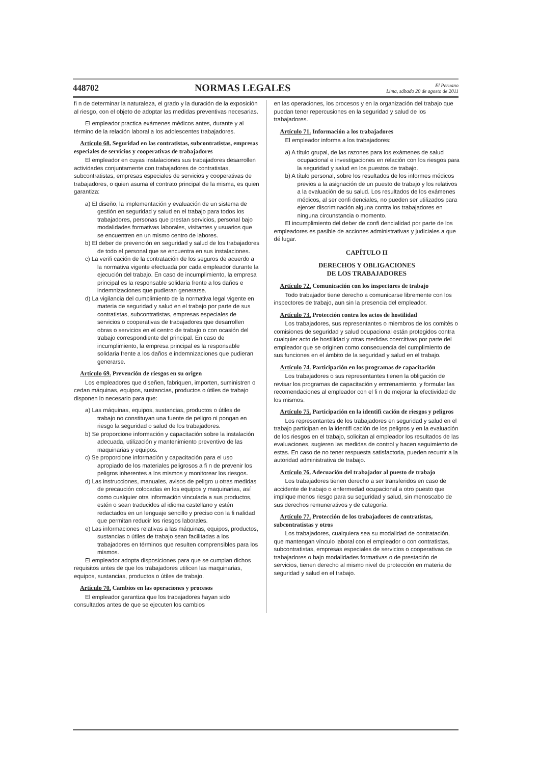448702 NORMAS LEGALES El Peruano
Lima, sábado 20 de agosto de 2011
fi n de determinar la naturaleza, el grado y la duración de la exposición al riesgo, con el objeto de adoptar las medidas preventivas necesarias.
El empleador practica exámenes médicos antes, durante y al término de la relación laboral a los adolescentes trabajadores.
Artículo 68. Seguridad en las contratistas, subcontratistas, empresas especiales de servicios y cooperativas de trabajadores
El empleador en cuyas instalaciones sus trabajadores desarrollen actividades conjuntamente con trabajadores de contratistas, subcontratistas, empresas especiales de servicios y cooperativas de trabajadores, o quien asuma el contrato principal de la misma, es quien garantiza:
a) El diseño, la implementación y evaluación de un sistema de gestión en seguridad y salud en el trabajo para todos los trabajadores, personas que prestan servicios, personal bajo modalidades formativas laborales, visitantes y usuarios que se encuentren en un mismo centro de labores.
b) El deber de prevención en seguridad y salud de los trabajadores de todo el personal que se encuentra en sus instalaciones.
c) La verifi cación de la contratación de los seguros de acuerdo a la normativa vigente efectuada por cada empleador durante la ejecución del trabajo. En caso de incumplimiento, la empresa principal es la responsable solidaria frente a los daños e indemnizaciones que pudieran generarse.
d) La vigilancia del cumplimiento de la normativa legal vigente en materia de seguridad y salud en el trabajo por parte de sus contratistas, subcontratistas, empresas especiales de servicios o cooperativas de trabajadores que desarrollen obras o servicios en el centro de trabajo o con ocasión del trabajo correspondiente del principal. En caso de incumplimiento, la empresa principal es la responsable solidaria frente a los daños e indemnizaciones que pudieran generarse.
Artículo 69. Prevención de riesgos en su origen
Los empleadores que diseñen, fabriquen, importen, suministren o cedan máquinas, equipos, sustancias, productos o útiles de trabajo disponen lo necesario para que:
a) Las máquinas, equipos, sustancias, productos o útiles de trabajo no constituyan una fuente de peligro ni pongan en riesgo la seguridad o salud de los trabajadores.
b) Se proporcione información y capacitación sobre la instalación adecuada, utilización y mantenimiento preventivo de las maquinarias y equipos.
c) Se proporcione información y capacitación para el uso apropiado de los materiales peligrosos a fi n de prevenir los peligros inherentes a los mismos y monitorear los riesgos.
d) Las instrucciones, manuales, avisos de peligro u otras medidas de precaución colocadas en los equipos y maquinarias, así como cualquier otra información vinculada a sus productos, estén o sean traducidos al idioma castellano y estén redactados en un lenguaje sencillo y preciso con la fi nalidad que permitan reducir los riesgos laborales.
e) Las informaciones relativas a las máquinas, equipos, productos, sustancias o útiles de trabajo sean facilitadas a los trabajadores en términos que resulten comprensibles para los mismos.
El empleador adopta disposiciones para que se cumplan dichos requisitos antes de que los trabajadores utilicen las maquinarias, equipos, sustancias, productos o útiles de trabajo.
Artículo 70. Cambios en las operaciones y procesos
El empleador garantiza que los trabajadores hayan sido consultados antes de que se ejecuten los cambios
en las operaciones, los procesos y en la organización del trabajo que puedan tener repercusiones en la seguridad y salud de los trabajadores.
Artículo 71. Información a los trabajadores
El empleador informa a los trabajadores:
a) A título grupal, de las razones para los exámenes de salud ocupacional e investigaciones en relación con los riesgos para la seguridad y salud en los puestos de trabajo.
b) A título personal, sobre los resultados de los informes médicos previos a la asignación de un puesto de trabajo y los relativos a la evaluación de su salud. Los resultados de los exámenes médicos, al ser confi denciales, no pueden ser utilizados para ejercer discriminación alguna contra los trabajadores en ninguna circunstancia o momento.
El incumplimiento del deber de confi dencialidad por parte de los empleadores es pasible de acciones administrativas y judiciales a que dé lugar.
CAPÍTULO II
DERECHOS Y OBLIGACIONES
DE LOS TRABAJADORES
Artículo 72. Comunicación con los inspectores de trabajo
Todo trabajador tiene derecho a comunicarse libremente con los inspectores de trabajo, aun sin la presencia del empleador.
Artículo 73. Protección contra los actos de hostilidad
Los trabajadores, sus representantes o miembros de los comités o comisiones de seguridad y salud ocupacional están protegidos contra cualquier acto de hostilidad y otras medidas coercitivas por parte del empleador que se originen como consecuencia del cumplimiento de sus funciones en el ámbito de la seguridad y salud en el trabajo.
Artículo 74. Participación en los programas de capacitación
Los trabajadores o sus representantes tienen la obligación de revisar los programas de capacitación y entrenamiento, y formular las recomendaciones al empleador con el fi n de mejorar la efectividad de los mismos.
Artículo 75. Participación en la identifi cación de riesgos y peligros
Los representantes de los trabajadores en seguridad y salud en el trabajo participan en la identifi cación de los peligros y en la evaluación de los riesgos en el trabajo, solicitan al empleador los resultados de las evaluaciones, sugieren las medidas de control y hacen seguimiento de estas. En caso de no tener respuesta satisfactoria, pueden recurrir a la autoridad administrativa de trabajo.
Artículo 76. Adecuación del trabajador al puesto de trabajo
Los trabajadores tienen derecho a ser transferidos en caso de accidente de trabajo o enfermedad ocupacional a otro puesto que implique menos riesgo para su seguridad y salud, sin menoscabo de sus derechos remunerativos y de categoría.
Artículo 77. Protección de los trabajadores de contratistas, subcontratistas y otros
Los trabajadores, cualquiera sea su modalidad de contratación, que mantengan vínculo laboral con el empleador o con contratistas, subcontratistas, empresas especiales de servicios o cooperativas de trabajadores o bajo modalidades formativas o de prestación de servicios, tienen derecho al mismo nivel de protección en materia de seguridad y salud en el trabajo.